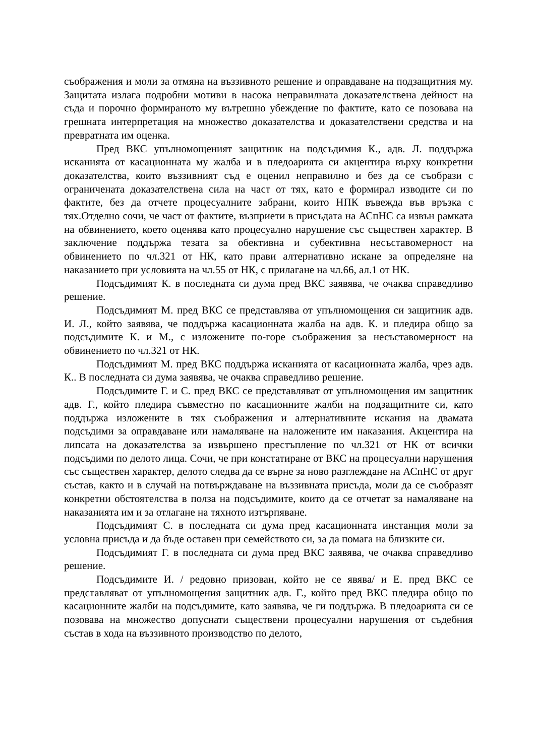съображения и моли за отмяна на въззивното решение и оправдаване на подзащитния му. Защитата излага подробни мотиви в насока неправилната доказателствена дейност на съда и порочно формираното му вътрешно убеждение по фактите, като се позовава на грешната интерпретация на множество доказателства и доказателствени средства и на превратната им оценка.
Пред ВКС упълномощеният защитник на подсъдимия К., адв. Л. поддържа исканията от касационната му жалба и в пледоарията си акцентира върху конкретни доказателства, които въззивният съд е оценил неправилно и без да се съобрази с ограничената доказателствена сила на част от тях, като е формирал изводите си по фактите, без да отчете процесуалните забрани, които НПК въвежда във връзка с тях.Отделно сочи, че част от фактите, възприети в присъдата на АСпНС са извън рамката на обвинението, което оценява като процесуално нарушение със съществен характер. В заключение поддържа тезата за обективна и субективна несъставомерност на обвинението по чл.321 от НК, като прави алтернативно искане за определяне на наказанието при условията на чл.55 от НК, с прилагане на чл.66, ал.1 от НК.
Подсъдимият К. в последната си дума пред ВКС заявява, че очаква справедливо решение.
Подсъдимият М. пред ВКС се представлява от упълномощения си защитник адв. И. Л., който заявява, че поддържа касационната жалба на адв. К. и пледира общо за подсъдимите К. и М., с изложените по-горе съображения за несъставомерност на обвинението по чл.321 от НК.
Подсъдимият М. пред ВКС поддържа исканията от касационната жалба, чрез адв. К.. В последната си дума заявява, че очаква справедливо решение.
Подсъдимите Г. и С. пред ВКС се представляват от упълномощения им защитник адв. Г., който пледира съвместно по касационните жалби на подзащитните си, като поддържа изложените в тях съображения и алтернативните искания на двамата подсъдими за оправдаване или намаляване на наложените им наказания. Акцентира на липсата на доказателства за извършено престъпление по чл.321 от НК от всички подсъдими по делото лица. Сочи, че при констатиране от ВКС на процесуални нарушения със съществен характер, делото следва да се върне за ново разглеждане на АСпНС от друг състав, както и в случай на потвърждаване на въззивната присъда, моли да се съобразят конкретни обстоятелства в полза на подсъдимите, които да се отчетат за намаляване на наказанията им и за отлагане на тяхното изтърпяване.
Подсъдимият С. в последната си дума пред касационната инстанция моли за условна присъда и да бъде оставен при семейството си, за да помага на близките си.
Подсъдимият Г. в последната си дума пред ВКС заявява, че очаква справедливо решение.
Подсъдимите И. / редовно призован, който не се явява/ и Е. пред ВКС се представляват от упълномощения защитник адв. Г., който пред ВКС пледира общо по касационните жалби на подсъдимите, като заявява, че ги поддържа. В пледоарията си се позовава на множество допуснати съществени процесуални нарушения от съдебния състав в хода на въззивното производство по делото,